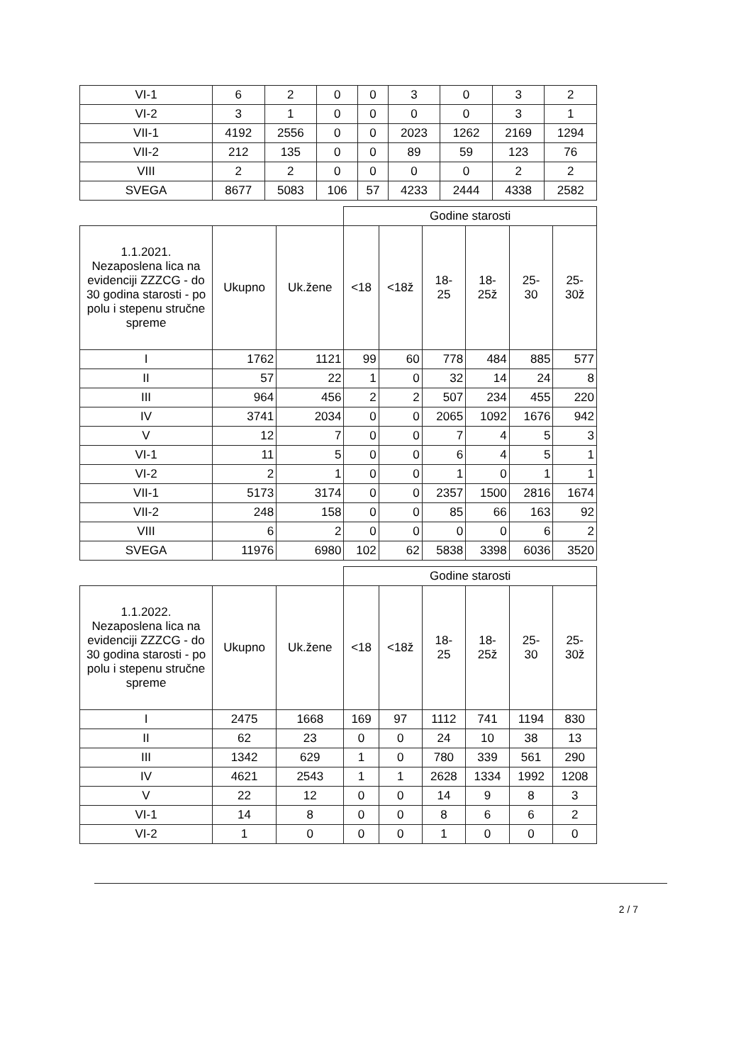| VI-1 | 6 | 2 | 0 | 0 | 3 | 0 | 3 | 2 |
| VI-2 | 3 | 1 | 0 | 0 | 0 | 0 | 3 | 1 |
| VII-1 | 4192 | 2556 | 0 | 0 | 2023 | 1262 | 2169 | 1294 |
| VII-2 | 212 | 135 | 0 | 0 | 89 | 59 | 123 | 76 |
| VIII | 2 | 2 | 0 | 0 | 0 | 0 | 2 | 2 |
| SVEGA | 8677 | 5083 | 106 | 57 | 4233 | 2444 | 4338 | 2582 |
| | | | Godine starosti | | | | | |
| 1.1.2021. Nezaposlena lica na evidenciji ZZZCG - do 30 godina starosti - po polu i stepenu stručne spreme | Ukupno | Uk.žene | <18 | <18ž | 18- 25 | 18- 25ž | 25- 30 | 25- 30ž |
| I | 1762 | 1121 | 99 | 60 | 778 | 484 | 885 | 577 |
| II | 57 | 22 | 1 | 0 | 32 | 14 | 24 | 8 |
| III | 964 | 456 | 2 | 2 | 507 | 234 | 455 | 220 |
| IV | 3741 | 2034 | 0 | 0 | 2065 | 1092 | 1676 | 942 |
| V | 12 | 7 | 0 | 0 | 7 | 4 | 5 | 3 |
| VI-1 | 11 | 5 | 0 | 0 | 6 | 4 | 5 | 1 |
| VI-2 | 2 | 1 | 0 | 0 | 1 | 0 | 1 | 1 |
| VII-1 | 5173 | 3174 | 0 | 0 | 2357 | 1500 | 2816 | 1674 |
| VII-2 | 248 | 158 | 0 | 0 | 85 | 66 | 163 | 92 |
| VIII | 6 | 2 | 0 | 0 | 0 | 0 | 6 | 2 |
| SVEGA | 11976 | 6980 | 102 | 62 | 5838 | 3398 | 6036 | 3520 |
| | | | Godine starosti | | | | | |
| 1.1.2022. Nezaposlena lica na evidenciji ZZZCG - do 30 godina starosti - po polu i stepenu stručne spreme | Ukupno | Uk.žene | <18 | <18ž | 18- 25 | 18- 25ž | 25- 30 | 25- 30ž |
| I | 2475 | 1668 | 169 | 97 | 1112 | 741 | 1194 | 830 |
| II | 62 | 23 | 0 | 0 | 24 | 10 | 38 | 13 |
| III | 1342 | 629 | 1 | 0 | 780 | 339 | 561 | 290 |
| IV | 4621 | 2543 | 1 | 1 | 2628 | 1334 | 1992 | 1208 |
| V | 22 | 12 | 0 | 0 | 14 | 9 | 8 | 3 |
| VI-1 | 14 | 8 | 0 | 0 | 8 | 6 | 6 | 2 |
| VI-2 | 1 | 0 | 0 | 0 | 1 | 0 | 0 | 0 |
2 / 7